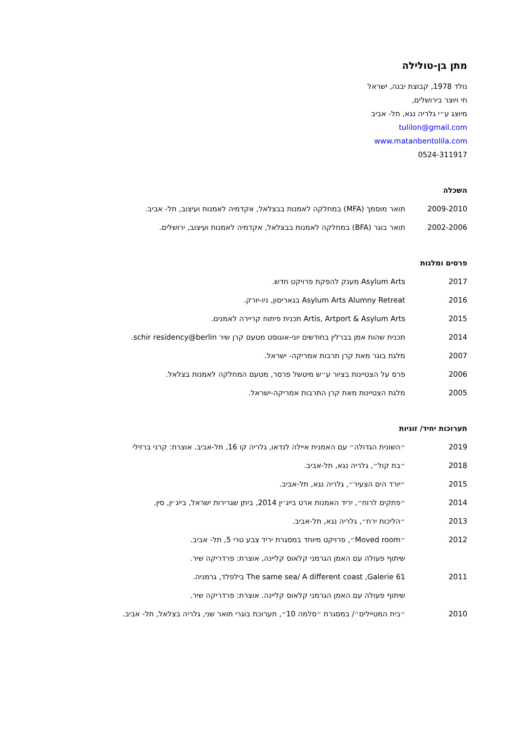מתן בן-טולילה
נולד 1978, קבוצת יבנה, ישראל
חי ויוצר בירושלים,
מיוצג ע״י גלריה נגא, תל- אביב
tulilon@gmail.com
www.matanbentolila.com
0524-311917
השכלה
2009-2010 תואר מוסמך (MFA) במחלקה לאמנות בבצלאל, אקדמיה לאמנות ועיצוב, תל- אביב.
2002-2006 תואר בוגר (BFA) במחלקה לאמנות בבצלאל, אקדמיה לאמנות ועיצוב, ירושלים.
פרסים ומלגות
2017 Asylum Arts מענק להפקת פרויקט חדש.
2016 Asylum Arts Alumny Retreat בגאריסון, ניו-יורק.
2015 Artis, Artport & Asylum Arts תכנית פיתוח קריירה לאמנים.
2014 תכנית שהות אמן בברלין בחודשים יוני-אוגוסט מטעם קרן שיר schir residency@berlin.
2007 מלגת בוגר מאת קרן תרבות אמריקה- ישראל.
2006 פרס על הצטיינות בציור ע״ש מיטשל פרסר, מטעם המחלקה לאמנות בצלאל.
2005 מלגת הצטיינות מאת קרן התרבות אמריקה-ישראל.
תערוכות יחיד/ זוגיות
2019 ״השונית הגדולה״ עם האמנית איילה לנדאו, גלריה קו 16, תל-אביב. אוצרת: קרני ברזילי
2018 ״בת קול״, גלריה נגא, תל-אביב.
2015 ״יורד הים הצעיר״, גלריה נגא, תל-אביב.
2014 ״פתקים לרוח״, יריד האמנות ארט בייג׳ין 2014, ביתן שגרירות ישראל, בייג׳ין, סין.
2013 ״הליכות ירח״, גלריה נגא, תל-אביב.
2012 ״Moved room״, פרויקט מיוחד במסגרת יריד צבע טרי 5, תל- אביב.
שיתוף פעולה עם האמן הגרמני קלאוס קליינה, אוצרת: פרדריקה שיר.
2011 The same sea/ A different coast ,Galerie 61 בילפלד, גרמניה.
שיתוף פעולה עם האמן הגרמני קלאוס קליינה. אוצרת: פרדריקה שיר.
2010 ״בית המטיילים״/ במסגרת ״סלמה 10״, תערוכת בוגרי תואר שני, גלריה בצלאל, תל- אביב.